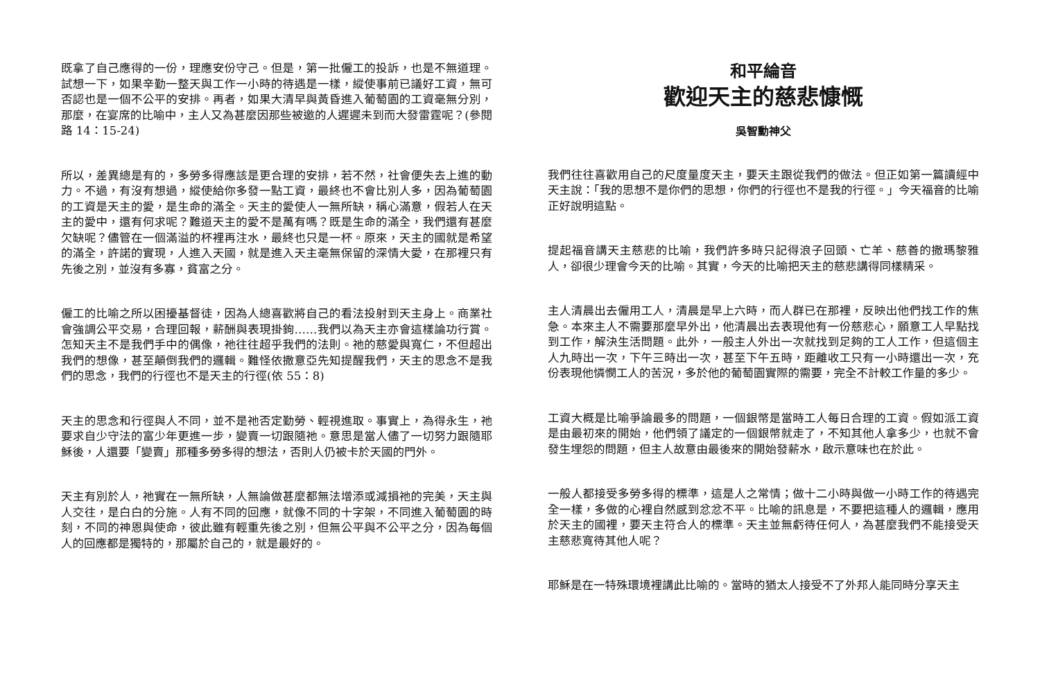既拿了自己應得的一份，理應安份守己。但是，第一批僱工的投訴，也是不無道理。試想一下，如果辛勤一整天與工作一小時的待遇是一樣，縱使事前已議好工資，無可否認也是一個不公平的安排。再者，如果大清早與黃昏進入葡萄園的工資毫無分別，那麼，在宴席的比喻中，主人又為甚麼因那些被邀的人遲遲未到而大發雷霆呢？(參閱路 14：15-24)
所以，差異總是有的，多勞多得應該是更合理的安排，若不然，社會便失去上進的動力。不過，有沒有想過，縱使給你多發一點工資，最終也不會比別人多，因為葡萄園的工資是天主的愛，是生命的滿全。天主的愛使人一無所缺，稱心滿意，假若人在天主的愛中，還有何求呢？難道天主的愛不是萬有嗎？既是生命的滿全，我們還有甚麼欠缺呢？儘管在一個滿溢的杯裡再注水，最終也只是一杯。原來，天主的國就是希望的滿全，許諾的實現，人進入天國，就是進入天主毫無保留的深情大愛，在那裡只有先後之別，並沒有多寡，貧富之分。
僱工的比喻之所以困擾基督徒，因為人總喜歡將自己的看法投射到天主身上。商業社會強調公平交易，合理回報，薪酬與表現掛鉤……我們以為天主亦會這樣論功行賞。怎知天主不是我們手中的偶像，祂往往超乎我們的法則。祂的慈愛與寬仁，不但超出我們的想像，甚至顛倒我們的邏輯。難怪依撒意亞先知提醒我們，天主的思念不是我們的思念，我們的行徑也不是天主的行徑(依 55：8)
天主的思念和行徑與人不同，並不是祂否定勤勞、輕視進取。事實上，為得永生，祂要求自少守法的富少年更進一步，變賣一切跟隨祂。意思是當人儘了一切努力跟隨耶穌後，人還要「變賣」那種多勞多得的想法，否則人仍被卡於天國的門外。
天主有別於人，祂實在一無所缺，人無論做甚麼都無法增添或減損祂的完美，天主與人交往，是白白的分施。人有不同的回應，就像不同的十字架，不同進入葡萄園的時刻，不同的神恩與使命，彼此雖有輕重先後之別，但無公平與不公平之分，因為每個人的回應都是獨特的，那屬於自己的，就是最好的。
和平綸音
歡迎天主的慈悲慷慨
吳智勳神父
我們往往喜歡用自己的尺度量度天主，要天主跟從我們的做法。但正如第一篇讀經中天主說：「我的思想不是你們的思想，你們的行徑也不是我的行徑。」今天福音的比喻正好說明這點。
提起福音講天主慈悲的比喻，我們許多時只記得浪子回頭、亡羊、慈善的撒瑪黎雅人，卻很少理會今天的比喻。其實，今天的比喻把天主的慈悲講得同樣精采。
主人清晨出去僱用工人，清晨是早上六時，而人群已在那裡，反映出他們找工作的焦急。本來主人不需要那麼早外出，他清晨出去表現他有一份慈悲心，願意工人早點找到工作，解決生活問題。此外，一般主人外出一次就找到足夠的工人工作，但這個主人九時出一次，下午三時出一次，甚至下午五時，距離收工只有一小時還出一次，充份表現他憐憫工人的苦況，多於他的葡萄園實際的需要，完全不計較工作量的多少。
工資大概是比喻爭論最多的問題，一個銀幣是當時工人每日合理的工資。假如派工資是由最初來的開始，他們領了議定的一個銀幣就走了，不知其他人拿多少，也就不會發生埋怨的問題，但主人故意由最後來的開始發薪水，啟示意味也在於此。
一般人都接受多勞多得的標準，這是人之常情；做十二小時與做一小時工作的待遇完全一樣，多做的心裡自然感到忿忿不平。比喻的訊息是，不要把這種人的邏輯，應用於天主的國裡，要天主符合人的標準。天主並無虧待任何人，為甚麼我們不能接受天主慈悲寬待其他人呢？
耶穌是在一特殊環境裡講此比喻的。當時的猶太人接受不了外邦人能同時分享天主